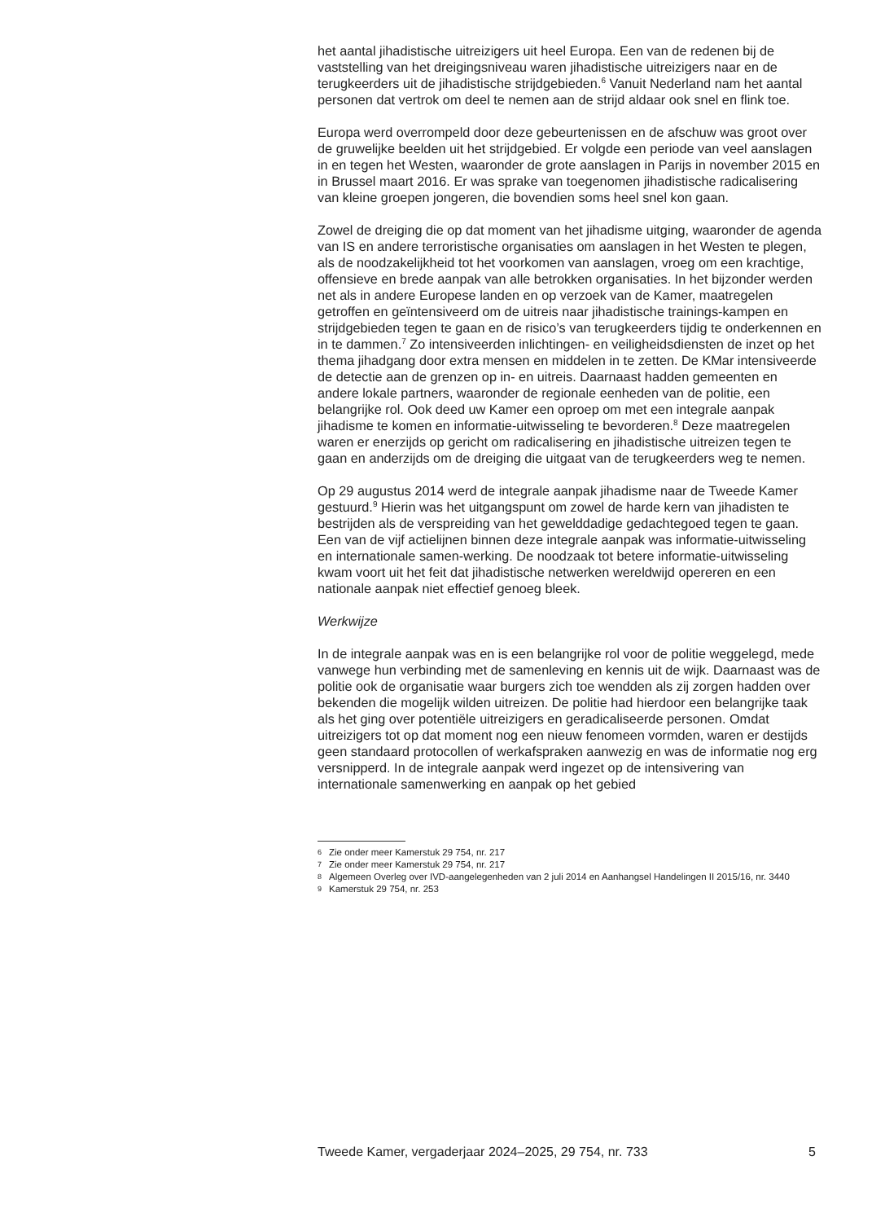het aantal jihadistische uitreizigers uit heel Europa. Een van de redenen bij de vaststelling van het dreigingsniveau waren jihadistische uitreizigers naar en de terugkeerders uit de jihadistische strijdgebieden.<sup>6</sup> Vanuit Nederland nam het aantal personen dat vertrok om deel te nemen aan de strijd aldaar ook snel en flink toe.
Europa werd overrompeld door deze gebeurtenissen en de afschuw was groot over de gruwelijke beelden uit het strijdgebied. Er volgde een periode van veel aanslagen in en tegen het Westen, waaronder de grote aanslagen in Parijs in november 2015 en in Brussel maart 2016. Er was sprake van toegenomen jihadistische radicalisering van kleine groepen jongeren, die bovendien soms heel snel kon gaan.
Zowel de dreiging die op dat moment van het jihadisme uitging, waaronder de agenda van IS en andere terroristische organisaties om aanslagen in het Westen te plegen, als de noodzakelijkheid tot het voorkomen van aanslagen, vroeg om een krachtige, offensieve en brede aanpak van alle betrokken organisaties. In het bijzonder werden net als in andere Europese landen en op verzoek van de Kamer, maatregelen getroffen en geïntensiveerd om de uitreis naar jihadistische trainings-kampen en strijdgebieden tegen te gaan en de risico’s van terugkeerders tijdig te onderkennen en in te dammen.<sup>7</sup> Zo intensiveerden inlichtingen- en veiligheidsdiensten de inzet op het thema jihadgang door extra mensen en middelen in te zetten. De KMar intensiveerde de detectie aan de grenzen op in- en uitreis. Daarnaast hadden gemeenten en andere lokale partners, waaronder de regionale eenheden van de politie, een belangrijke rol. Ook deed uw Kamer een oproep om met een integrale aanpak jihadisme te komen en informatie-uitwisseling te bevorderen.<sup>8</sup> Deze maatregelen waren er enerzijds op gericht om radicalisering en jihadistische uitreizen tegen te gaan en anderzijds om de dreiging die uitgaat van de terugkeerders weg te nemen.
Op 29 augustus 2014 werd de integrale aanpak jihadisme naar de Tweede Kamer gestuurd.<sup>9</sup> Hierin was het uitgangspunt om zowel de harde kern van jihadisten te bestrijden als de verspreiding van het gewelddadige gedachtegoed tegen te gaan. Een van de vijf actielijnen binnen deze integrale aanpak was informatie-uitwisseling en internationale samen-werking. De noodzaak tot betere informatie-uitwisseling kwam voort uit het feit dat jihadistische netwerken wereldwijd opereren en een nationale aanpak niet effectief genoeg bleek.
Werkwijze
In de integrale aanpak was en is een belangrijke rol voor de politie weggelegd, mede vanwege hun verbinding met de samenleving en kennis uit de wijk. Daarnaast was de politie ook de organisatie waar burgers zich toe wendden als zij zorgen hadden over bekenden die mogelijk wilden uitreizen. De politie had hierdoor een belangrijke taak als het ging over potentiële uitreizigers en geradicaliseerde personen. Omdat uitreizigers tot op dat moment nog een nieuw fenomeen vormden, waren er destijds geen standaard protocollen of werkafspraken aanwezig en was de informatie nog erg versnipperd. In de integrale aanpak werd ingezet op de intensivering van internationale samenwerking en aanpak op het gebied
6 Zie onder meer Kamerstuk 29 754, nr. 217
7 Zie onder meer Kamerstuk 29 754, nr. 217
8 Algemeen Overleg over IVD-aangelegenheden van 2 juli 2014 en Aanhangsel Handelingen II 2015/16, nr. 3440
9 Kamerstuk 29 754, nr. 253
Tweede Kamer, vergaderjaar 2024–2025, 29 754, nr. 733 5